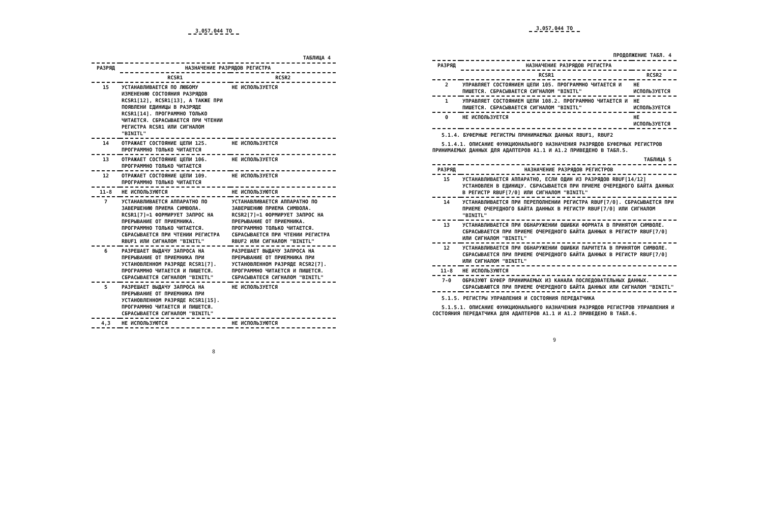3.057.044 ТО
ТАБЛИЦА 4
| РАЗРЯД | НАЗНАЧЕНИЕ РАЗРЯДОВ РЕГИСТРА | |
| --- | --- | --- |
| | RCSR1 | RCSR2 |
| 15 | УСТАНАВЛИВАЕТСЯ ПО ЛЮБОМУ ИЗМЕНЕНИЮ СОСТОЯНИЯ РАЗРЯДОВ RCSR1[12], RCSR1[13], А ТАКЖЕ ПРИ ПОЯВЛЕНИ ЕДИНИЦЫ В РАЗРЯДЕ RCSR1[14]. ПРОГРАММНО ТОЛЬКО ЧИТАЕТСЯ. СБРАСЫВАЕТСЯ ПРИ ЧТЕНИИ РЕГИСТРА RCSR1 ИЛИ СИГНАЛОМ "BINITL" | НЕ ИСПОЛЬЗУЕТСЯ |
| 14 | ОТРАЖАЕТ СОСТОЯНИЕ ЦЕПИ 125. ПРОГРАММНО ТОЛЬКО ЧИТАЕТСЯ | НЕ ИСПОЛЬЗУЕТСЯ |
| 13 | ОТРАЖАЕТ СОСТОЯНИЕ ЦЕПИ 106. ПРОГРАММНО ТОЛЬКО ЧИТАЕТСЯ | НЕ ИСПОЛЬЗУЕТСЯ |
| 12 | ОТРАЖАЕТ СОСТОЯНИЕ ЦЕПИ 109. ПРОГРАММНО ТОЛЬКО ЧИТАЕТСЯ | НЕ ИСПОЛЬЗУЕТСЯ |
| 11-8 | НЕ ИСПОЛЬЗУЮТСЯ | НЕ ИСПОЛЬЗУЮТСЯ |
| 7 | УСТАНАВЛИВАЕТСЯ АППАРАТНО ПО ЗАВЕРШЕНИЮ ПРИЕМА СИМВОЛА. RCSR1[7]=1 ФОРМИРУЕТ ЗАПРОС НА ПРЕРЫВАНИЕ ОТ ПРИЕМНИКА. ПРОГРАММНО ТОЛЬКО ЧИТАЕТСЯ. СБРАСЫВАЕТСЯ ПРИ ЧТЕНИИ РЕГИСТРА RBUF1 ИЛИ СИГНАЛОМ "BINITL" | УСТАНАВЛИВАЕТСЯ АППАРАТНО ПО ЗАВЕРШЕНИЮ ПРИЕМА СИМВОЛА. RCSR2[7]=1 ФОРМИРУЕТ ЗАПРОС НА ПРЕРЫВАНИЕ ОТ ПРИЕМНИКА. ПРОГРАММНО ТОЛЬКО ЧИТАЕТСЯ. СБРАСЫВАЕТСЯ ПРИ ЧТЕНИИ РЕГИСТРА RBUF2 ИЛИ СИГНАЛОМ "BINITL" |
| 6 | РАЗРЕШАЕТ ВЫДАЧУ ЗАПРОСА НА ПРЕРЫВАНИЕ ОТ ПРИЕМНИКА ПРИ УСТАНОВЛЕННОМ РАЗРЯДЕ RCSR1[7]. ПРОГРАММНО ЧИТАЕТСЯ И ПИШЕТСЯ. СБРАСЫВАЕТСЯ СИГНАЛОМ "BINITL" | РАЗРЕШАЕТ ВЫДАЧУ ЗАПРОСА НА ПРЕРЫВАНИЕ ОТ ПРИЕМНИКА ПРИ УСТАНОВЛЕННОМ РАЗРЯДЕ RCSR2[7]. ПРОГРАММНО ЧИТАЕТСЯ И ПИШЕТСЯ. СБРАСЫВАТЕСЯ СИГНАЛОМ "BINITL" |
| 5 | РАЗРЕШАЕТ ВЫДАЧУ ЗАПРОСА НА ПРЕРЫВАНИЕ ОТ ПРИЕМНИКА ПРИ УСТАНОВЛЕННОМ РАЗРЯДЕ RCSR1[15]. ПРОГРАММНО ЧИТАЕТСЯ И ПИШЕТСЯ. СБРАСЫВАЕТСЯ СИГНАЛОМ "BINITL" | НЕ ИСПОЛЬЗУЕТСЯ |
| 4,3 | НЕ ИСПОЛЬЗУЮТСЯ | НЕ ИСПОЛЬЗУЮТСЯ |
8
3.057.044 ТО
ПРОДОЛЖЕНИЕ ТАБЛ. 4
| РАЗРЯД | НАЗНАЧЕНИЕ РАЗРЯДОВ РЕГИСТРА | |
| --- | --- | --- |
| | RCSR1 | RCSR2 |
| 2 | УПРАВЛЯЕТ СОСТОЯНИЕМ ЦЕПИ 105. ПРОГРАММНО ЧИТАЕТСЯ И ПИШЕТСЯ. СБРАСЫВАЕТСЯ СИГНАЛОМ "BINITL" | НЕ ИСПОЛЬЗУЕТСЯ |
| 1 | УПРАВЛЯЕТ СОСТОЯНИЕМ ЦЕПИ 108.2. ПРОГРАММНО ЧИТАЕТСЯ И ПИШЕТСЯ. СБРАСЫВАЕТСЯ СИГНАЛОМ "BINITL" | НЕ ИСПОЛЬЗУЕТСЯ |
| 0 | НЕ ИСПОЛЬЗУЕТСЯ | НЕ ИСПОЛЬЗУЕТСЯ |
5.1.4. БУФЕРНЫЕ РЕГИСТРЫ ПРИНИМАЕМЫХ ДАННЫХ RBUF1, RBUF2
5.1.4.1. ОПИСАНИЕ ФУНКЦИОНАЛЬНОГО НАЗНАЧЕНИЯ РАЗРЯДОВ БУФЕРНЫХ РЕГИСТРОВ ПРИНИМАЕМЫХ ДАННЫХ ДЛЯ АДАПТЕРОВ А1.1 И А1.2 ПРИВЕДЕНО В ТАБЛ.5.
ТАБЛИЦА 5
| РАЗРЯД | НАЗНАЧЕНИЕ РАЗРЯДОВ РЕГИСТРОВ |
| --- | --- |
| 15 | УСТАНАВЛИВАЕТСЯ АППАРАТНО, ЕСЛИ ОДИН ИЗ РАЗРЯДОВ RBUF[14/12] УСТАНОВЛЕН В ЕДИНИЦУ. СБРАСЫВАЕТСЯ ПРИ ПРИЕМЕ ОЧЕРЕДНОГО БАЙТА ДАННЫХ В РЕГИСТР RBUF[7/0] ИЛИ СИГНАЛОМ "BINITL" |
| 14 | УСТАНАВЛИВАЕТСЯ ПРИ ПЕРЕПОЛНЕНИИ РЕГИСТРА RBUF[7/0]. СБРАСЫВАЕТСЯ ПРИ ПРИЕМЕ ОЧЕРЕДНОГО БАЙТА ДАННЫХ В РЕГИСТР RBUF[7/0] ИЛИ СИГНАЛОМ "BINITL" |
| 13 | УСТАНАВЛИВАЕТСЯ ПРИ ОБНАРУЖЕНИИ ОШИБКИ ФОРМАТА В ПРИНЯТОМ СИМВОЛЕ. СБРАСЫВАЕТСЯ ПРИ ПРИЕМЕ ОЧЕРЕДНОГО БАЙТА ДАННЫХ В РЕГИСТР RBUF[7/0] ИЛИ СИГНАЛОМ "BINITL" |
| 12 | УСТАНАВЛИВАЕТСЯ ПРИ ОБНАРУЖЕНИИ ОШИБКИ ПАРИТЕТА В ПРИНЯТОМ СИМВОЛЕ. СБРАСЫВАЕТСЯ ПРИ ПРИЕМЕ ОЧЕРЕДНОГО БАЙТА ДАННЫХ В РЕГИСТР RBUF[7/0] ИЛИ СИГНАЛОМ "BINITL" |
| 11-8 | НЕ ИСПОЛЬЗУЮТСЯ |
| 7-0 | ОБРАЗУЮТ БУФЕР ПРИНИМАЕМЫХ ИЗ КАНАЛА ПОСЛЕДОВАТЕЛЬНЫХ ДАННЫХ. СБРАСЫВАЮТСЯ ПРИ ПРИЕМЕ ОЧЕРЕДНОГО БАЙТА ДАННЫХ ИЛИ СИГНАЛОМ "BINITL" |
5.1.5. РЕГИСТРЫ УПРАВЛЕНИЯ И СОСТОЯНИЯ ПЕРЕДАТЧИКА
5.1.5.1. ОПИСАНИЕ ФУНКЦИОНАЛЬНОГО НАЗНАЧЕНИЯ РАЗРЯДОВ РЕГИСТРОВ УПРАВЛЕНИЯ И СОСТОЯНИЯ ПЕРЕДАТЧИКА ДЛЯ АДАПТЕРОВ А1.1 И А1.2 ПРИВЕДЕНО В ТАБЛ.6.
9